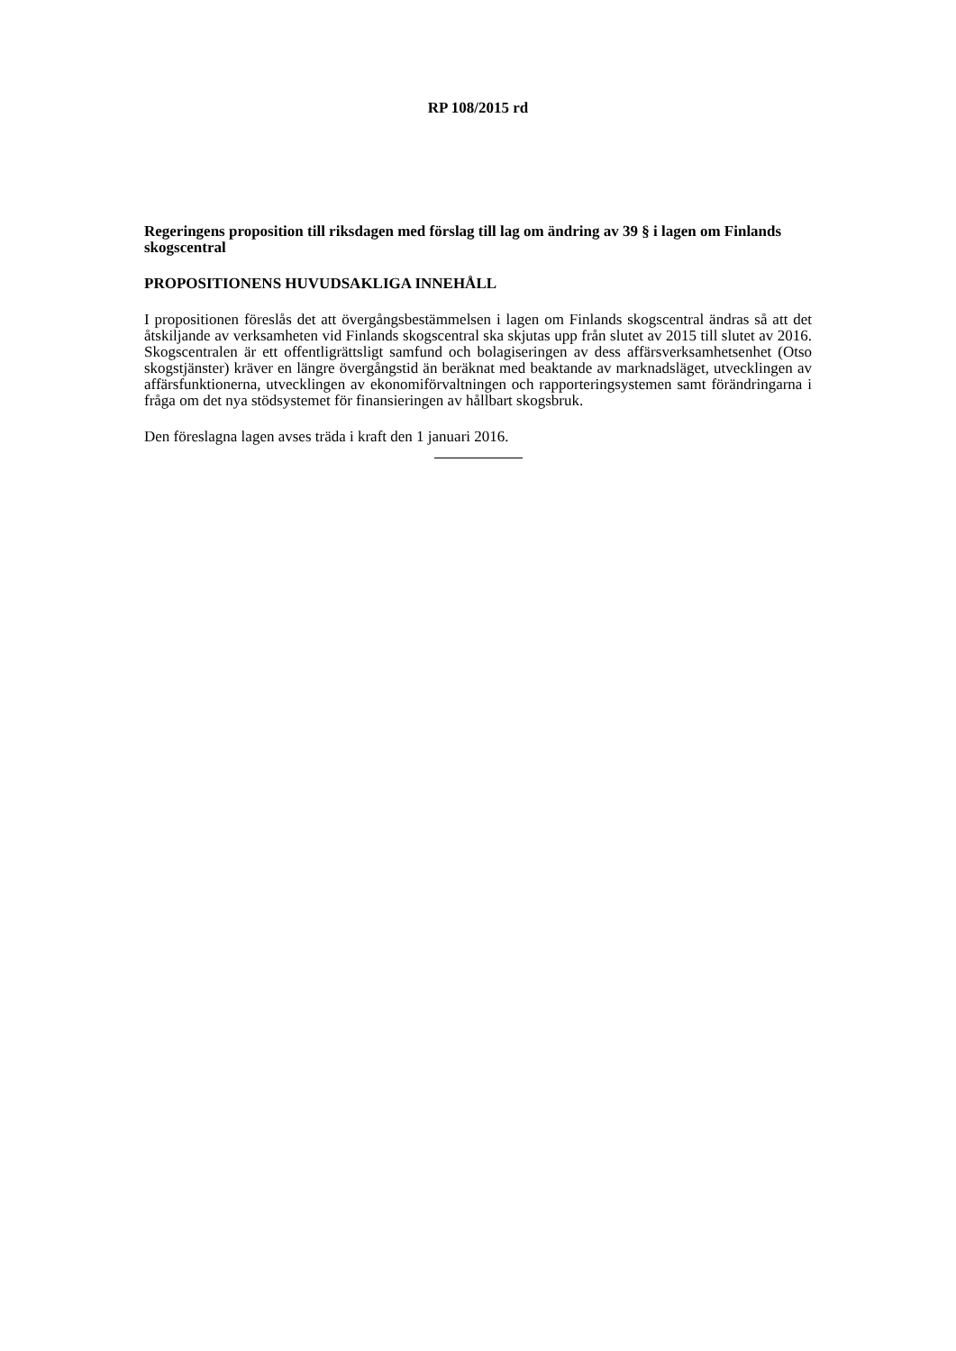RP 108/2015 rd
Regeringens proposition till riksdagen med förslag till lag om ändring av 39 § i lagen om Finlands skogscentral
PROPOSITIONENS HUVUDSAKLIGA INNEHÅLL
I propositionen föreslås det att övergångsbestämmelsen i lagen om Finlands skogscentral ändras så att det åtskiljande av verksamheten vid Finlands skogscentral ska skjutas upp från slutet av 2015 till slutet av 2016. Skogscentralen är ett offentligrättsligt samfund och bolagiseringen av dess affärsverksamhetsenhet (Otso skogstjänster) kräver en längre övergångstid än beräknat med beaktande av marknadsläget, utvecklingen av affärsfunktionerna, utvecklingen av ekonomiförvaltningen och rapporteringsystemen samt förändringarna i fråga om det nya stödsystemet för finansieringen av hållbart skogsbruk.
Den föreslagna lagen avses träda i kraft den 1 januari 2016.